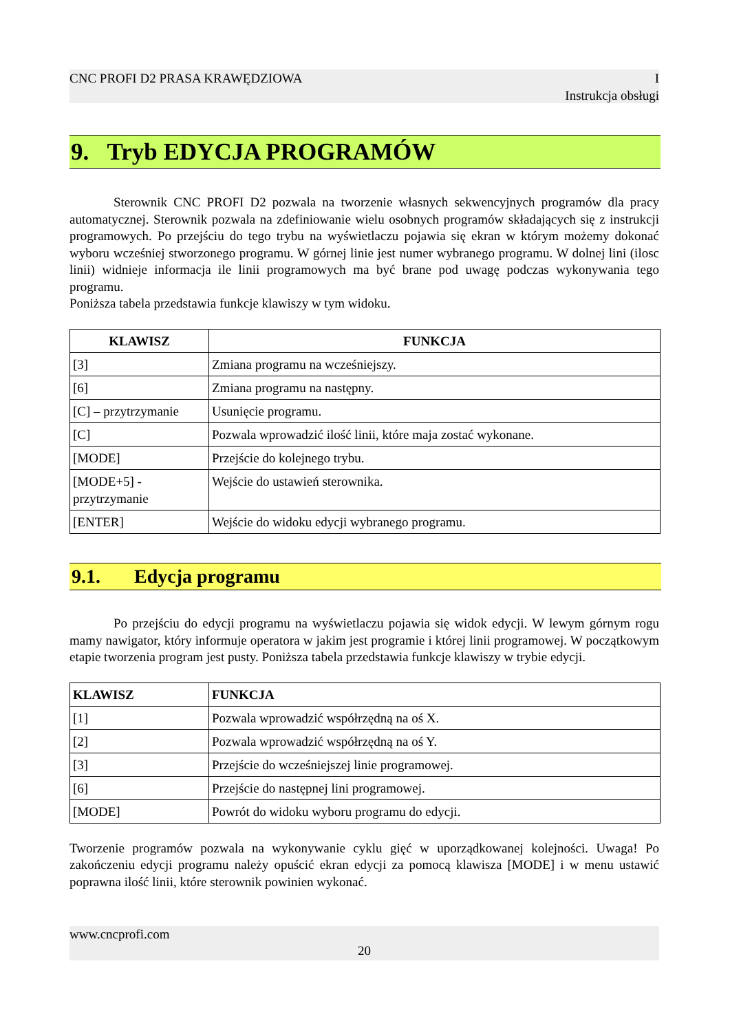CNC PROFI D2 PRASA KRAWĘDZIOWA I
Instrukcja obsługi
9. Tryb EDYCJA PROGRAMÓW
Sterownik CNC PROFI D2 pozwala na tworzenie własnych sekwencyjnych programów dla pracy automatycznej. Sterownik pozwala na zdefiniowanie wielu osobnych programów składających się z instrukcji programowych. Po przejściu do tego trybu na wyświetlaczu pojawia się ekran w którym możemy dokonać wyboru wcześniej stworzonego programu. W górnej linie jest numer wybranego programu. W dolnej lini (ilosc linii) widnieje informacja ile linii programowych ma być brane pod uwagę podczas wykonywania tego programu.
Poniższa tabela przedstawia funkcje klawiszy w tym widoku.
| KLAWISZ | FUNKCJA |
| --- | --- |
| [3] | Zmiana programu na wcześniejszy. |
| [6] | Zmiana programu na następny. |
| [C] – przytrzymanie | Usunięcie programu. |
| [C] | Pozwala wprowadzić ilość linii, które maja zostać wykonane. |
| [MODE] | Przejście do kolejnego trybu. |
| [MODE+5] - przytrzymanie | Wejście do ustawień sterownika. |
| [ENTER] | Wejście do widoku edycji wybranego programu. |
9.1. Edycja programu
Po przejściu do edycji programu na wyświetlaczu pojawia się widok edycji. W lewym górnym rogu mamy nawigator, który informuje operatora w jakim jest programie i której linii programowej. W początkowym etapie tworzenia program jest pusty. Poniższa tabela przedstawia funkcje klawiszy w trybie edycji.
| KLAWISZ | FUNKCJA |
| --- | --- |
| [1] | Pozwala wprowadzić współrzędną na oś X. |
| [2] | Pozwala wprowadzić współrzędną na oś Y. |
| [3] | Przejście do wcześniejszej linie programowej. |
| [6] | Przejście do następnej lini programowej. |
| [MODE] | Powrót do widoku wyboru programu do edycji. |
Tworzenie programów pozwala na wykonywanie cyklu gięć w uporządkowanej kolejności. Uwaga! Po zakończeniu edycji programu należy opuścić ekran edycji za pomocą klawisza [MODE] i w menu ustawić poprawna ilość linii, które sterownik powinien wykonać.
www.cncprofi.com
20